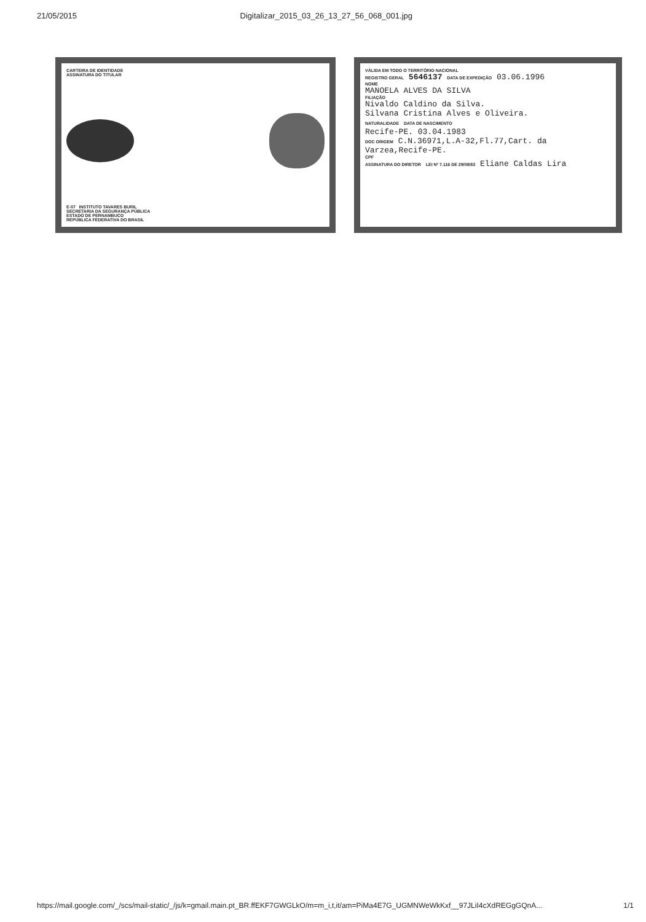21/05/2015 Digitalizar_2015_03_26_13_27_56_068_001.jpg
CARTEIRA DE IDENTIDADE
ASSINATURA DO TITULAR
E-07 INSTITUTO TAVARES BURIL
SECRETARIA DA SEGURANÇA PÚBLICA
ESTADO DE PERNAMBUCO
REPÚBLICA FEDERATIVA DO BRASIL
VÁLIDA EM TODO O TERRITÓRIO NACIONAL
REGISTRO GERAL 5646137 DATA DE EXPEDIÇÃO 03.06.1996
NOME
MANOELA ALVES DA SILVA
FILIAÇÃO
Nivaldo Caldino da Silva.
Silvana Cristina Alves e Oliveira.
NATURALIDADE DATA DE NASCIMENTO
Recife-PE. 03.04.1983
DOC ORIGEM C.N.36971,L.A-32,Fl.77,Cart. da Varzea,Recife-PE.
CPF
ASSINATURA DO DIRETOR LEI Nº 7.116 DE 29/08/83 Eliane Caldas Lira
https://mail.google.com/_/scs/mail-static/_/js/k=gmail.main.pt_BR.ffEKF7GWGLkO/m=m_i,t,it/am=PiMa4E7G_UGMNWeWkKxf__97JLiI4cXdREGgGQnA... 1/1